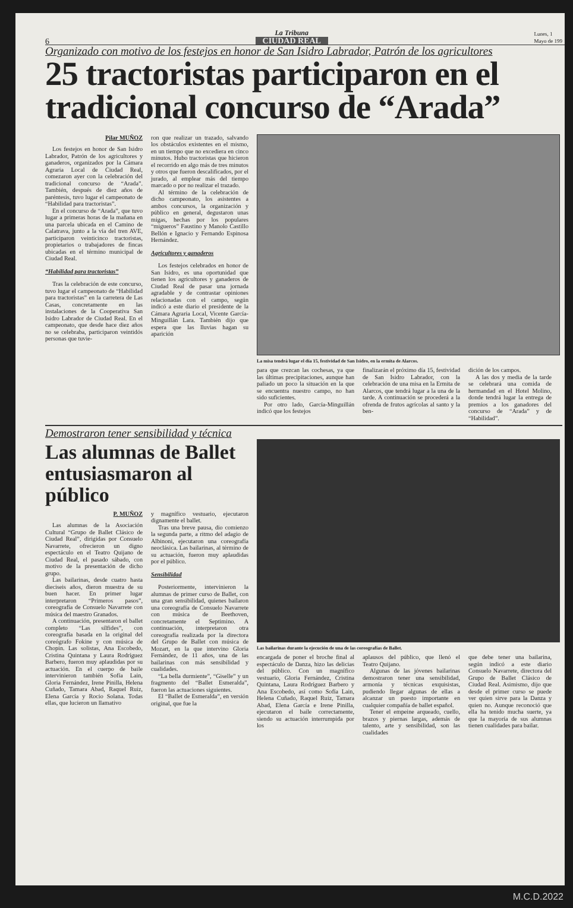6
La Tribuna
CIUDAD REAL
Lunes, 1
Mayo de 199
Organizado con motivo de los festejos en honor de San Isidro Labrador, Patrón de los agricultores
25 tractoristas participaron en el tradicional concurso de “Arada”
Pilar MUÑOZ
Los festejos en honor de San Isidro Labrador, Patrón de los agricultores y ganaderos, organizados por la Cámara Agraria Local de Ciudad Real, comezaron ayer con la celebración del tradicional concurso de “Arada”. También, después de diez años de paréntesis, tuvo lugar el campeonato de “Habilidad para tractoristas”.
En el concurso de “Arada”, que tuvo lugar a primeras horas de la mañana en una parcela ubicada en el Camino de Calatrava, junto a la vía del tren AVE, participaron veinticinco tractoristas, propietarios o trabajadores de fincas ubicadas en el término municipal de Ciudad Real.
“Habilidad para tractoristas”
Tras la celebración de este concurso, tuvo lugar el campeonato de “Habilidad para tractoristas” en la carretera de Las Casas, concretamente en las instalaciones de la Cooperativa San Isidro Labrador de Ciudad Real. En el campeonato, que desde hace diez años no se celebraba, participaron veintidós personas que tuvie-
ron que realizar un trazado, salvando los obstáculos existentes en el mismo, en un tiempo que no excediera en cinco minutos. Hubo tractoristas que hicieron el recorrido en algo más de tres minutos y otros que fueron descalificados, por el jurado, al emplear más del tiempo marcado o por no realizar el trazado.
Al término de la celebración de dicho campeonato, los asistentes a ambos concursos, la organización y público en general, degustaron unas migas, hechas por los populares “migueros” Faustino y Manolo Castillo Bellón e Ignacio y Fernando Espinosa Hernández.
Agricultores y ganaderos
Los festejos celebrados en honor de San Isidro, es una oportunidad que tienen los agricultores y ganaderos de Ciudad Real de pasar una jornada agradable y de contrastar opiniones relacionadas con el campo, según indicó a este diario el presidente de la Cámara Agraria Local, Vicente García-Minguillán Lara. También dijo que espera que las lluvias hagan su aparición
La misa tendrá lugar el día 15, festividad de San Isidro, en la ermita de Alarcos.
para que crezcan las cochesas, ya que las últimas precipitaciones, aunque han paliado un poco la situación en la que se encuentra nuestro campo, no han sido suficientes.
Por otro lado, García-Minguillán indicó que los festejos
finalizarán el próximo día 15, festividad de San Isidro Labrador, con la celebración de una misa en la Ermita de Alarcos, que tendrá lugar a la una de la tarde. A continuación se procederá a la ofrenda de frutos agrícolas al santo y la ben-
dición de los campos.
A las dos y media de la tarde se celebrará una comida de hermandad en el Hotel Molino, donde tendrá lugar la entrega de premios a los ganadores del concurso de “Arada” y de “Habilidad”.
Demostraron tener sensibilidad y técnica
Las alumnas de Ballet entusiasmaron al público
P. MUÑOZ
Las alumnas de la Asociación Cultural “Grupo de Ballet Clásico de Ciudad Real”, dirigidas por Consuelo Navarrete, ofrecieron un digno espectáculo en el Teatro Quijano de Ciudad Real, el pasado sábado, con motivo de la presentación de dicho grupo.
Las bailarinas, desde cuatro hasta dieciseis años, dieron muestra de su buen hacer. En primer lugar interpretaron “Primeros pasos”, coreografía de Consuelo Navarrete con música del maestro Granados.
A continuación, presentaron el ballet completo “Las sílfides”, con coreografía basada en la original del coreógrafo Fokine y con música de Chopin. Las solistas, Ana Escobedo, Cristina Quintana y Laura Rodríguez Barbero, fueron muy aplaudidas por su actuación. En el cuerpo de baile intervinieron también Sofía Lain, Gloria Fernández, Irene Pinilla, Helena Cuñado, Tamara Abad, Raquel Ruiz, Elena García y Rocio Solana. Todas ellas, que lucieron un llamativo
y magnífico vestuario, ejecutaron dignamente el ballet.
Tras una breve pausa, dio comienzo la segunda parte, a ritmo del adagio de Albinoni, ejecutaron una coreografía neoclásica. Las bailarinas, al término de su actuación, fueron muy aplaudidas por el público.
Sensibilidad
Posteriormente, intervinieron la alumnas de primer curso de Ballet, con una gran sensibilidad, quienes bailaron una coreografía de Consuelo Navarrete con música de Beethoven, concretamente el Septimino. A continuación, interpretaron otra coreografía realizada por la directora del Grupo de Ballet con música de Mozart, en la que intervino Gloria Fernández, de 11 años, una de las bailarinas con más sensibilidad y cualidades.
“La bella durmiente”, “Giselle” y un fragmento del “Ballet Esmeralda”, fueron las actuaciones siguientes.
El “Ballet de Esmeralda”, en versión original, que fue la
Las bailarinas durante la ejecución de una de las coreografías de Ballet.
encargada de poner el broche final al espectáculo de Danza, hizo las delicias del público. Con un magnífico vestuario, Gloria Fernández, Cristina Quintana, Laura Rodríguez Barbero y Ana Escobedo, así como Sofía Lain, Helena Cuñado, Raquel Ruiz, Tamara Abad, Elena García e Irene Pinilla, ejecutaron el baile correctamente, siendo su actuación interrumpida por los
aplausos del público, que llenó el Teatro Quijano.
Algunas de las jóvenes bailarinas demostraron tener una sensibilidad, armonía y técnicas exquisistas, pudiendo llegar algunas de ellas a alcanzar un puesto importante en cualquier compañía de ballet español.
Tener el empeine arqueado, cuello, brazos y piernas largas, además de talento, arte y sensibilidad, son las cualidades
que debe tener una bailarina, según indicó a este diario Consuelo Navarrete, directora del Grupo de Ballet Clásico de Ciudad Real. Asimismo, dijo que desde el primer curso se puede ver quien sirve para la Danza y quien no. Aunque reconoció que ella ha tenido mucha suerte, ya que la mayoría de sus alumnas tienen cualidades para bailar.
M.C.D.2022